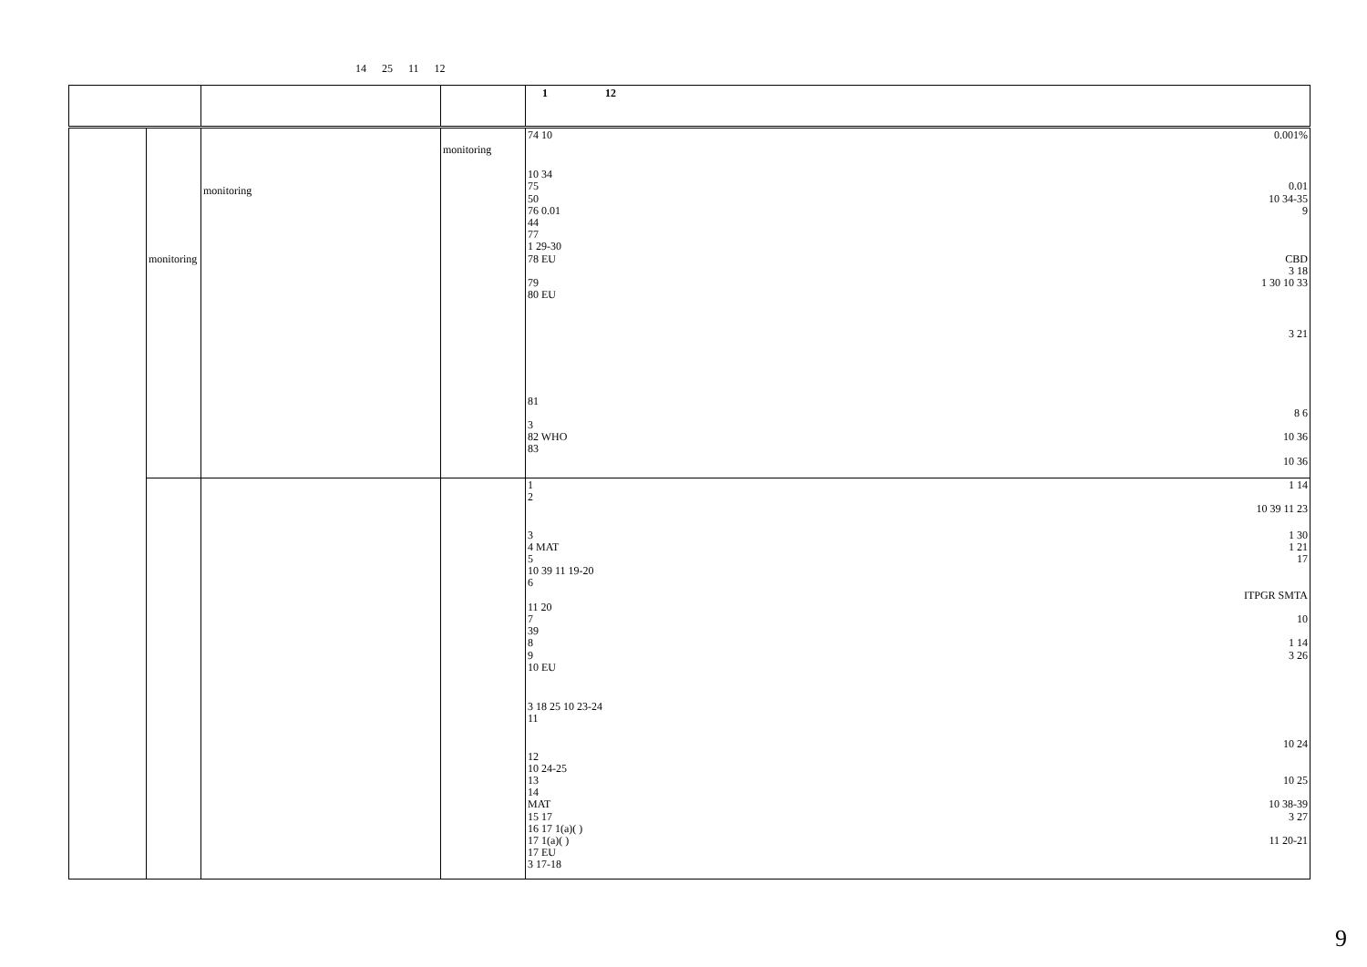14 25 11 12
| | | | | 1 12 |
| --- | --- | --- | --- | --- |
| | monitoring | monitoring | monitoring | 74 10 0.001% 10 34 75 0.01 50 10 34-35 76 0.01 9 44 77 1 29-30 78 EU CBD 3 18 79 1 30 10 33 80 EU 3 21 81 8 6 3 82 WHO 10 36 83 10 36 |
| | | | | 1 1 14 2 10 39 11 23 3 1 30 4 MAT 1 21 5 17 10 39 11 19-20 6 ITPGR SMTA 11 20 7 10 39 8 1 14 9 3 26 10 EU 3 18 25 10 23-24 11 10 24 12 10 24-25 13 10 25 14 MAT 10 38-39 15 17 3 27 16 17 1(a)( ) 17 1(a)( ) 11 20-21 17 EU 3 17-18 |
9